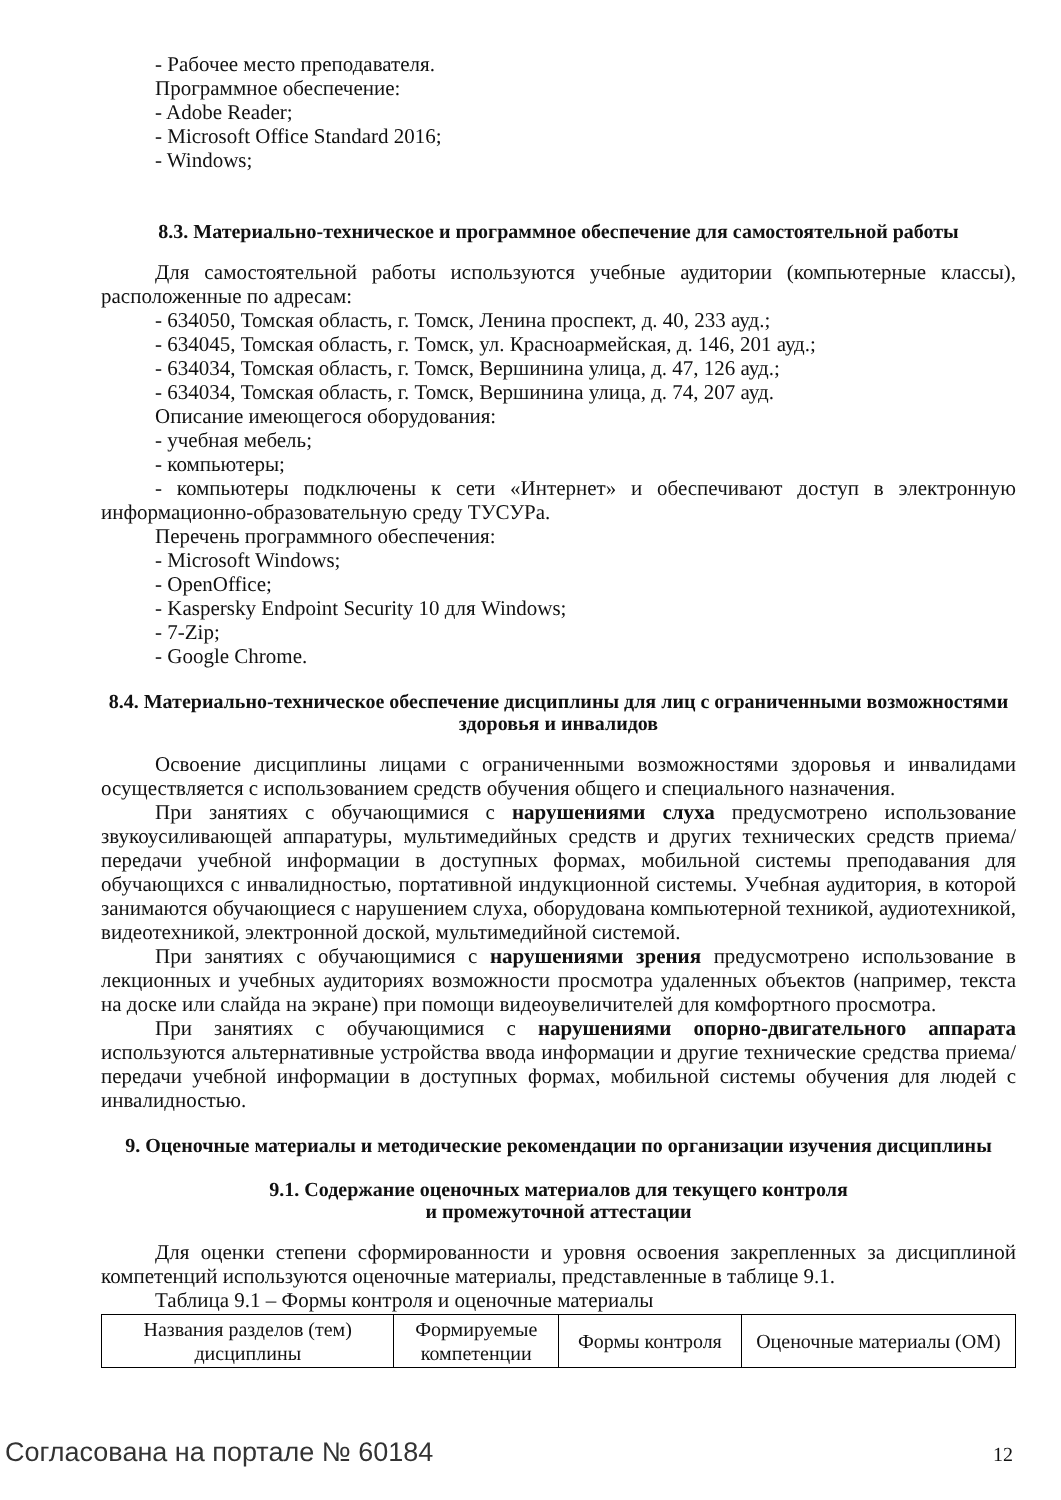- Рабочее место преподавателя.
Программное обеспечение:
- Adobe Reader;
- Microsoft Office Standard 2016;
- Windows;
8.3. Материально-техническое и программное обеспечение для самостоятельной работы
Для самостоятельной работы используются учебные аудитории (компьютерные классы), расположенные по адресам:
- 634050, Томская область, г. Томск, Ленина проспект, д. 40, 233 ауд.;
- 634045, Томская область, г. Томск, ул. Красноармейская, д. 146, 201 ауд.;
- 634034, Томская область, г. Томск, Вершинина улица, д. 47, 126 ауд.;
- 634034, Томская область, г. Томск, Вершинина улица, д. 74, 207 ауд.
Описание имеющегося оборудования:
- учебная мебель;
- компьютеры;
- компьютеры подключены к сети «Интернет» и обеспечивают доступ в электронную информационно-образовательную среду ТУСУРа.
Перечень программного обеспечения:
- Microsoft Windows;
- OpenOffice;
- Kaspersky Endpoint Security 10 для Windows;
- 7-Zip;
- Google Chrome.
8.4. Материально-техническое обеспечение дисциплины для лиц с ограниченными возможностями здоровья и инвалидов
Освоение дисциплины лицами с ограниченными возможностями здоровья и инвалидами осуществляется с использованием средств обучения общего и специального назначения.
При занятиях с обучающимися с нарушениями слуха предусмотрено использование звукоусиливающей аппаратуры, мультимедийных средств и других технических средств приема/передачи учебной информации в доступных формах, мобильной системы преподавания для обучающихся с инвалидностью, портативной индукционной системы. Учебная аудитория, в которой занимаются обучающиеся с нарушением слуха, оборудована компьютерной техникой, аудиотехникой, видеотехникой, электронной доской, мультимедийной системой.
При занятиях с обучающимися с нарушениями зрения предусмотрено использование в лекционных и учебных аудиториях возможности просмотра удаленных объектов (например, текста на доске или слайда на экране) при помощи видеоувеличителей для комфортного просмотра.
При занятиях с обучающимися с нарушениями опорно-двигательного аппарата используются альтернативные устройства ввода информации и другие технические средства приема/передачи учебной информации в доступных формах, мобильной системы обучения для людей с инвалидностью.
9. Оценочные материалы и методические рекомендации по организации изучения дисциплины
9.1. Содержание оценочных материалов для текущего контроля
и промежуточной аттестации
Для оценки степени сформированности и уровня освоения закрепленных за дисциплиной компетенций используются оценочные материалы, представленные в таблице 9.1.
Таблица 9.1 – Формы контроля и оценочные материалы
| Названия разделов (тем) дисциплины | Формируемые компетенции | Формы контроля | Оценочные материалы (ОМ) |
Согласована на портале № 60184 12